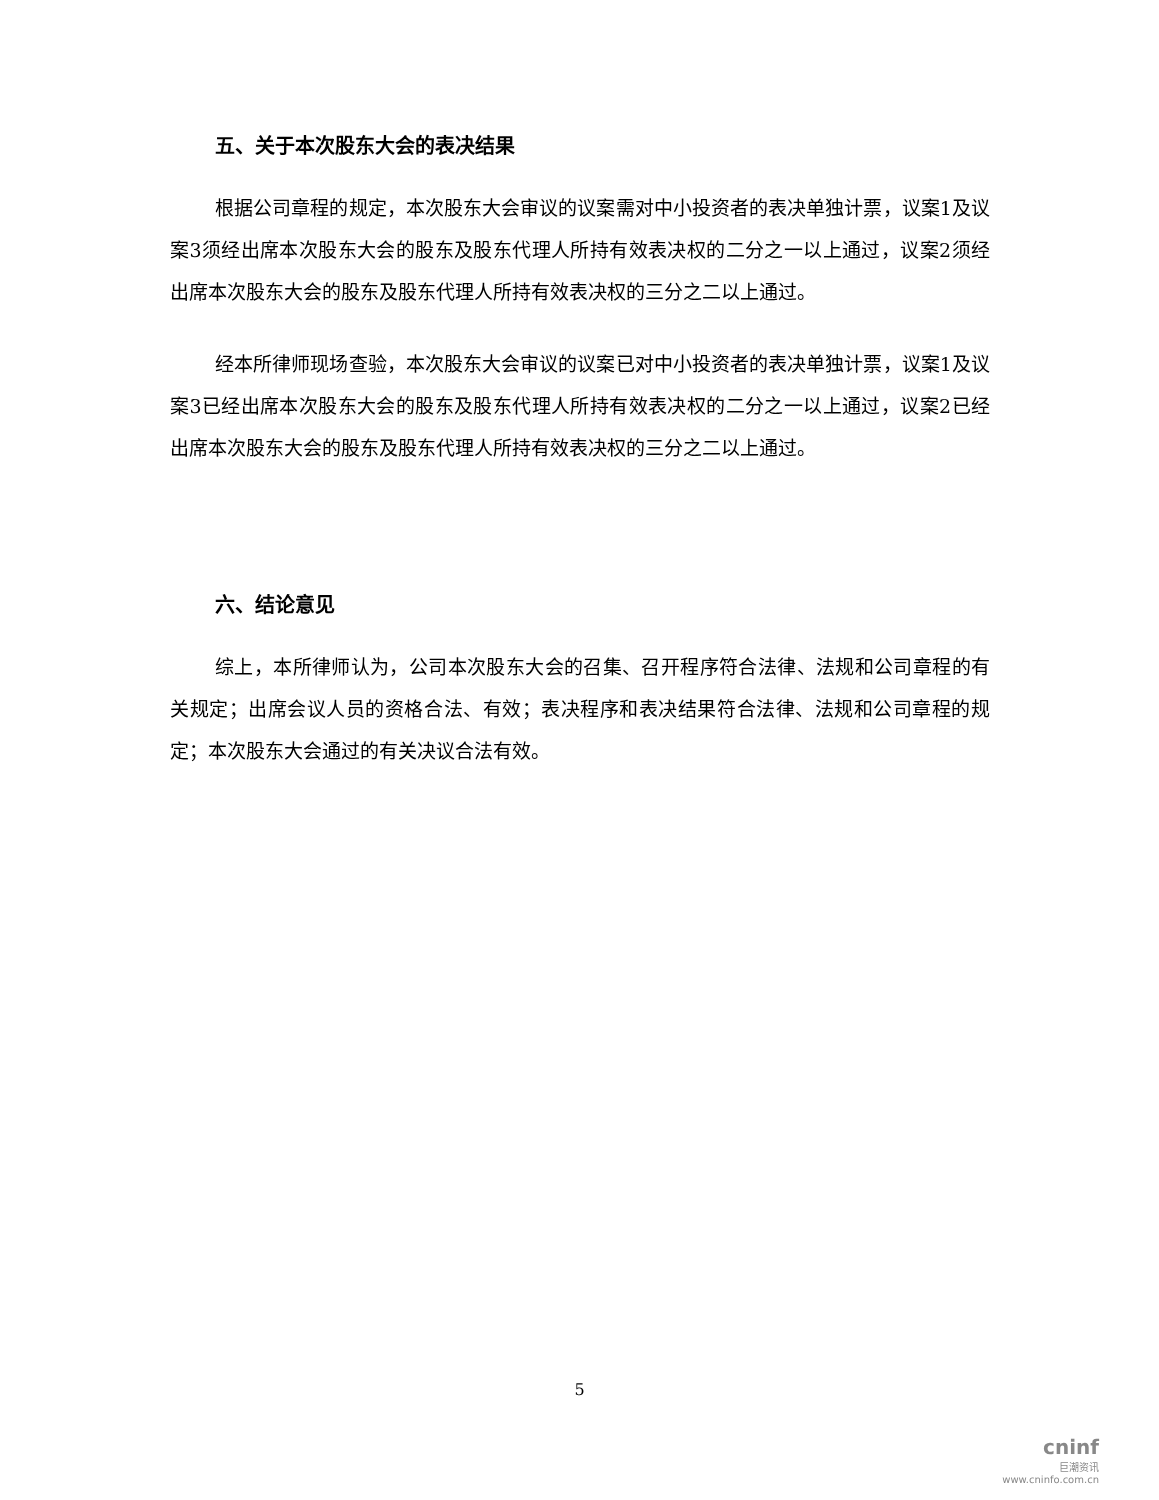五、关于本次股东大会的表决结果
根据公司章程的规定，本次股东大会审议的议案需对中小投资者的表决单独计票，议案1及议案3须经出席本次股东大会的股东及股东代理人所持有效表决权的二分之一以上通过，议案2须经出席本次股东大会的股东及股东代理人所持有效表决权的三分之二以上通过。
经本所律师现场查验，本次股东大会审议的议案已对中小投资者的表决单独计票，议案1及议案3已经出席本次股东大会的股东及股东代理人所持有效表决权的二分之一以上通过，议案2已经出席本次股东大会的股东及股东代理人所持有效表决权的三分之二以上通过。
六、结论意见
综上，本所律师认为，公司本次股东大会的召集、召开程序符合法律、法规和公司章程的有关规定；出席会议人员的资格合法、有效；表决程序和表决结果符合法律、法规和公司章程的规定；本次股东大会通过的有关决议合法有效。
5
cninf
巨潮资讯
www.cninfo.com.cn